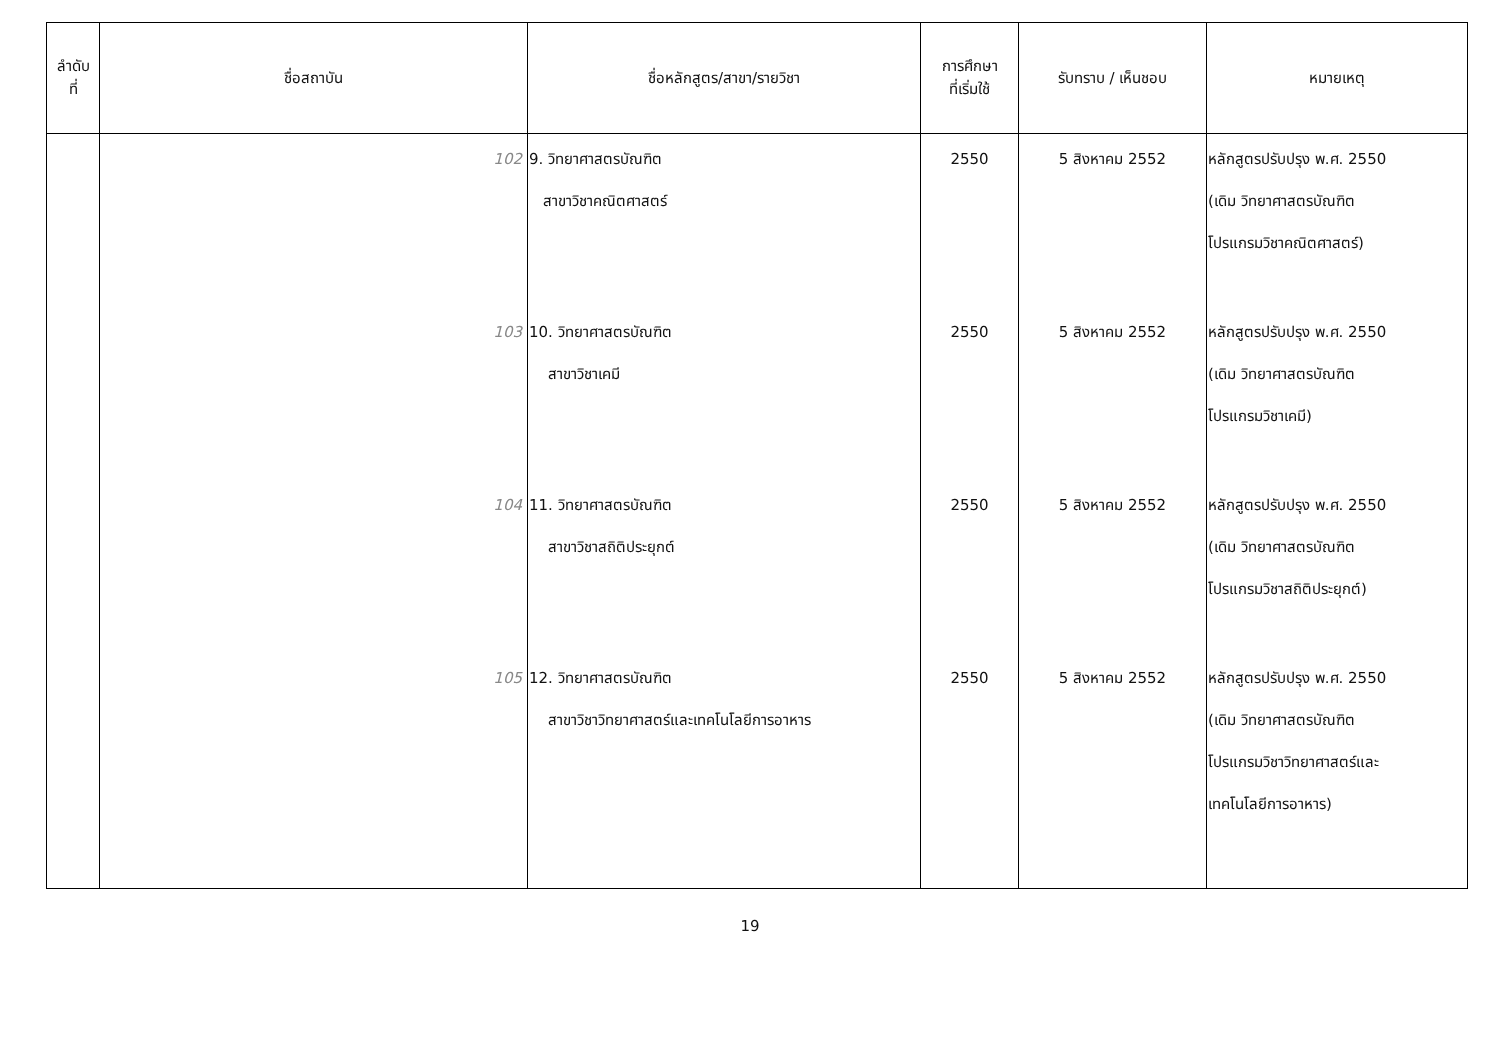| ลำดับ ที่ | ชื่อสถาบัน | ชื่อหลักสูตร/สาขา/รายวิชา | การศึกษา ที่เริ่มใช้ | รับทราบ / เห็นชอบ | หมายเหตุ |
| --- | --- | --- | --- | --- | --- |
| | 102 | 9. วิทยาศาสตรบัณฑิต สาขาวิชาคณิตศาสตร์ | 2550 | 5 สิงหาคม 2552 | หลักสูตรปรับปรุง พ.ศ. 2550 (เดิม วิทยาศาสตรบัณฑิต โปรแกรมวิชาคณิตศาสตร์) |
| | 103 | 10. วิทยาศาสตรบัณฑิต สาขาวิชาเคมี | 2550 | 5 สิงหาคม 2552 | หลักสูตรปรับปรุง พ.ศ. 2550 (เดิม วิทยาศาสตรบัณฑิต โปรแกรมวิชาเคมี) |
| | 104 | 11. วิทยาศาสตรบัณฑิต สาขาวิชาสถิติประยุกต์ | 2550 | 5 สิงหาคม 2552 | หลักสูตรปรับปรุง พ.ศ. 2550 (เดิม วิทยาศาสตรบัณฑิต โปรแกรมวิชาสถิติประยุกต์) |
| | 105 | 12. วิทยาศาสตรบัณฑิต สาขาวิชาวิทยาศาสตร์และเทคโนโลยีการอาหาร | 2550 | 5 สิงหาคม 2552 | หลักสูตรปรับปรุง พ.ศ. 2550 (เดิม วิทยาศาสตรบัณฑิต โปรแกรมวิชาวิทยาศาสตร์และ เทคโนโลยีการอาหาร) |
19